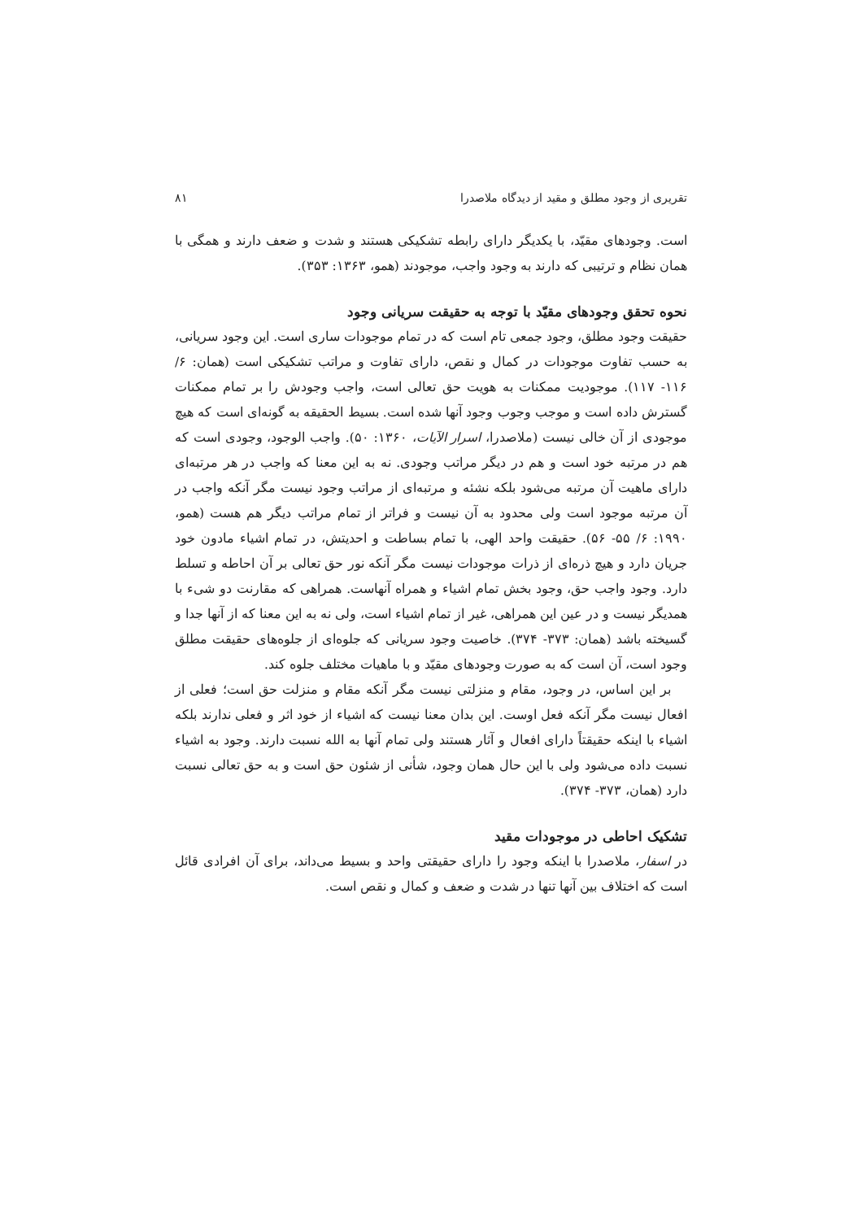تقریری از وجود مطلق و مقید از دیدگاه ملاصدرا ۸۱
است. وجودهای مقیّد، با یکدیگر دارای رابطه تشکیکی هستند و شدت و ضعف دارند و همگی با همان نظام و ترتیبی که دارند به وجود واجب، موجودند (همو، ۱۳۶۳: ۳۵۳).
نحوه تحقق وجودهای مقیّد با توجه به حقیقت سریانی وجود
حقیقت وجود مطلق، وجود جمعی تام است که در تمام موجودات ساری است. این وجود سریانی، به حسب تفاوت موجودات در کمال و نقص، دارای تفاوت و مراتب تشکیکی است (همان: ۶/ ۱۱۶- ۱۱۷). موجودیت ممکنات به هویت حق تعالی است، واجب وجودش را بر تمام ممکنات گسترش داده است و موجب وجوب وجود آنها شده است. بسیط الحقیقه به گونه‌ای است که هیچ موجودی از آن خالی نیست (ملاصدرا، اسرار الآیات، ۱۳۶۰: ۵۰). واجب الوجود، وجودی است که هم در مرتبه خود است و هم در دیگر مراتب وجودی. نه به این معنا که واجب در هر مرتبه‌ای دارای ماهیت آن مرتبه می‌شود بلکه نشئه و مرتبه‌ای از مراتب وجود نیست مگر آنکه واجب در آن مرتبه موجود است ولی محدود به آن نیست و فراتر از تمام مراتب دیگر هم هست (همو، ۱۹۹۰: ۶/ ۵۵- ۵۶). حقیقت واحد الهی، با تمام بساطت و احدیتش، در تمام اشیاء مادون خود جریان دارد و هیچ ذره‌ای از ذرات موجودات نیست مگر آنکه نور حق تعالی بر آن احاطه و تسلط دارد. وجود واجب حق، وجود بخش تمام اشیاء و همراه آنهاست. همراهی که مقارنت دو شیء با همدیگر نیست و در عین این همراهی، غیر از تمام اشیاء است، ولی نه به این معنا که از آنها جدا و گسیخته باشد (همان: ۳۷۳- ۳۷۴). خاصیت وجود سریانی که جلوه‌ای از جلوه‌های حقیقت مطلق وجود است، آن است که به صورت وجودهای مقیّد و با ماهیات مختلف جلوه کند.
بر این اساس، در وجود، مقام و منزلتی نیست مگر آنکه مقام و منزلت حق است؛ فعلی از افعال نیست مگر آنکه فعل اوست. این بدان معنا نیست که اشیاء از خود اثر و فعلی ندارند بلکه اشیاء با اینکه حقیقتاً دارای افعال و آثار هستند ولی تمام آنها به الله نسبت دارند. وجود به اشیاء نسبت داده می‌شود ولی با این حال همان وجود، شأنی از شئون حق است و به حق تعالی نسبت دارد (همان، ۳۷۳- ۳۷۴).
تشکیک احاطی در موجودات مقید
در اسفار، ملاصدرا با اینکه وجود را دارای حقیقتی واحد و بسیط می‌داند، برای آن افرادی قائل است که اختلاف بین آنها تنها در شدت و ضعف و کمال و نقص است.